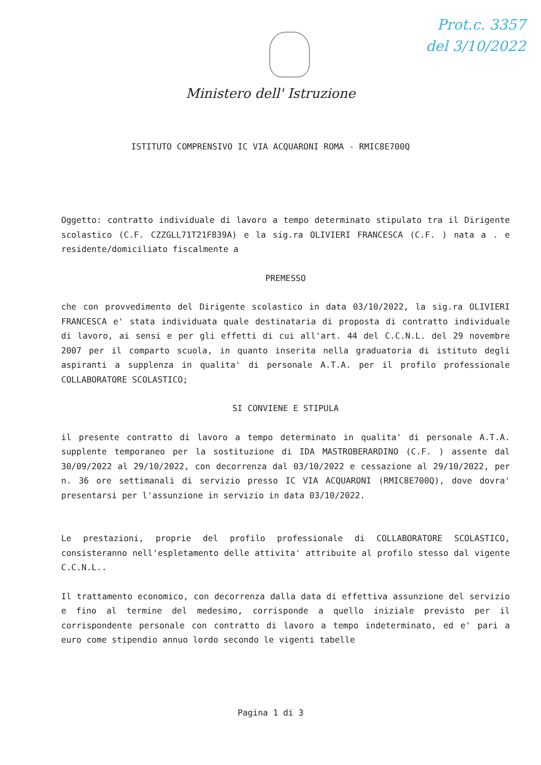Prot.c. 3357
del 3/10/2022
Ministero dell' Istruzione
ISTITUTO COMPRENSIVO IC VIA ACQUARONI ROMA - RMIC8E700Q
Oggetto: contratto individuale di lavoro a tempo determinato stipulato tra il Dirigente scolastico (C.F. CZZGLL71T21F839A) e la sig.ra OLIVIERI FRANCESCA (C.F. ) nata a . e residente/domiciliato fiscalmente a
PREMESSO
che con provvedimento del Dirigente scolastico in data 03/10/2022, la sig.ra OLIVIERI FRANCESCA e' stata individuata quale destinataria di proposta di contratto individuale di lavoro, ai sensi e per gli effetti di cui all'art. 44 del C.C.N.L. del 29 novembre 2007 per il comparto scuola, in quanto inserita nella graduatoria di istituto degli aspiranti a supplenza in qualita' di personale A.T.A. per il profilo professionale COLLABORATORE SCOLASTICO;
SI CONVIENE E STIPULA
il presente contratto di lavoro a tempo determinato in qualita' di personale A.T.A. supplente temporaneo per la sostituzione di IDA MASTROBERARDINO (C.F. ) assente dal 30/09/2022 al 29/10/2022, con decorrenza dal 03/10/2022 e cessazione al 29/10/2022, per n. 36 ore settimanali di servizio presso IC VIA ACQUARONI (RMIC8E700Q), dove dovra' presentarsi per l'assunzione in servizio in data 03/10/2022.
Le prestazioni, proprie del profilo professionale di COLLABORATORE SCOLASTICO, consisteranno nell'espletamento delle attivita' attribuite al profilo stesso dal vigente C.C.N.L..
Il trattamento economico, con decorrenza dalla data di effettiva assunzione del servizio e fino al termine del medesimo, corrisponde a quello iniziale previsto per il corrispondente personale con contratto di lavoro a tempo indeterminato, ed e' pari a euro come stipendio annuo lordo secondo le vigenti tabelle
Pagina 1 di 3